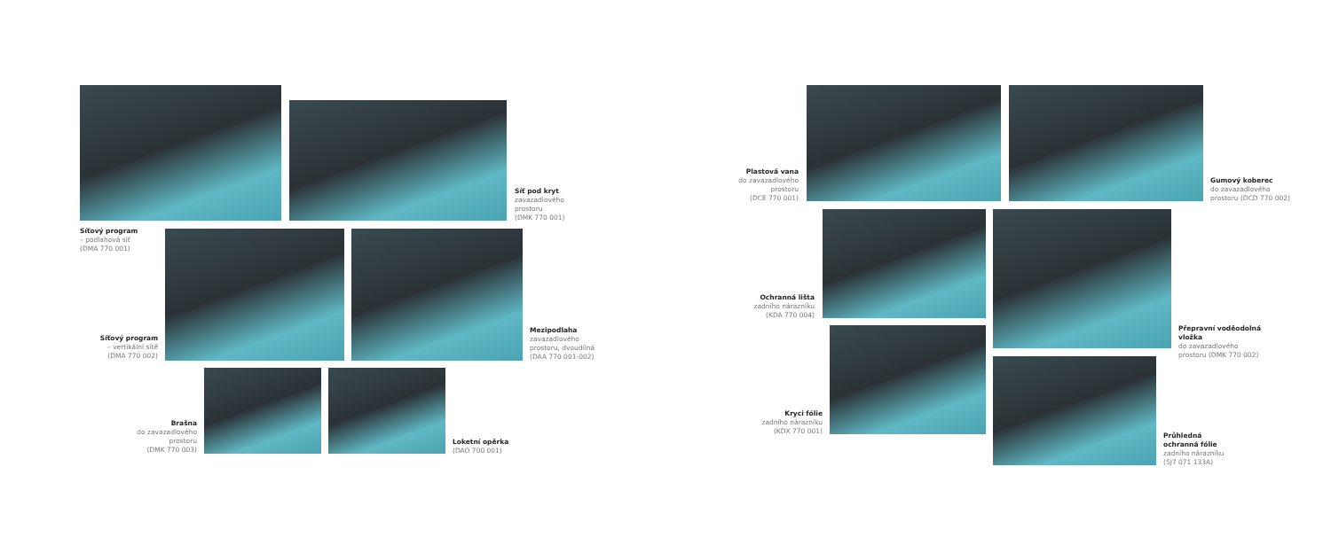Síť pod kryt
zavazadlového
prostoru
(DMK 770 001)
Síťový program
– podlahová síť
(DMA 770 001)
Síťový program
– vertikální sítě
(DMA 770 002)
Mezipodlaha
zavazadlového
prostoru, dvoudílná
(DAA 770 001-002)
Brašna
do zavazadlového
prostoru
(DMK 770 003)
Loketní opěrka
(DAO 700 001)
Plastová vana
do zavazadlového
prostoru
(DCE 770 001)
Gumový koberec
do zavazadlového
prostoru (DCD 770 002)
Ochranná lišta
zadního nárazníku
(KDA 770 004)
Přepravní voděodolná
vložka
do zavazadlového
prostoru (DMK 770 002)
Kryci fólie
zadního nárazníku
(KDX 770 001)
Průhledná
ochranná fólie
zadního nárazníku
(5J7 071 133A)